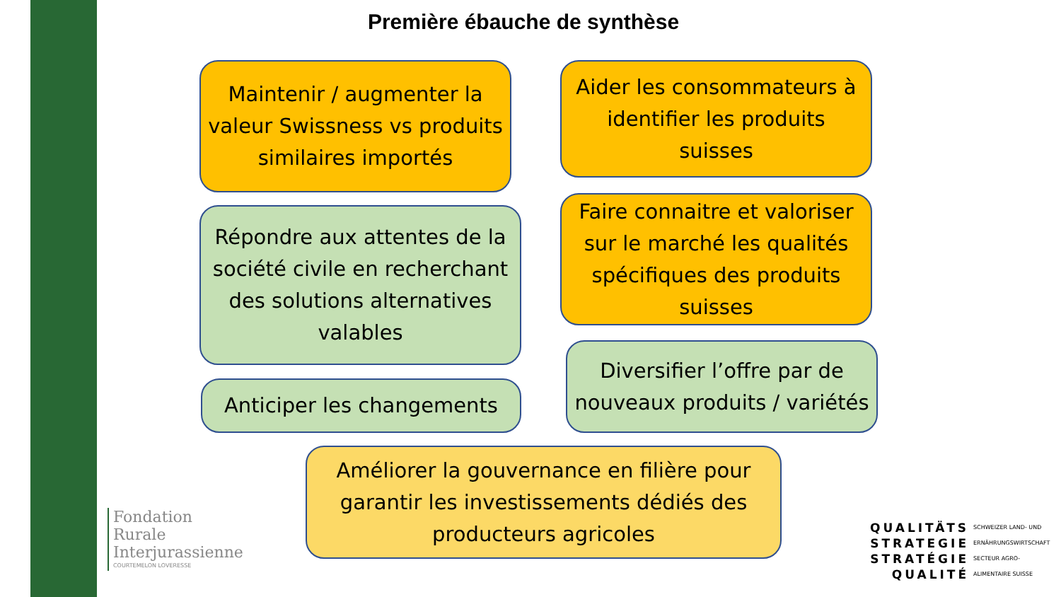Première ébauche de synthèse
Maintenir / augmenter la valeur Swissness vs produits similaires importés
Aider les consommateurs à identifier les produits suisses
Répondre aux attentes de la société civile en recherchant des solutions alternatives valables
Faire connaitre et valoriser sur le marché les qualités spécifiques des produits suisses
Anticiper les changements
Diversifier l’offre par de nouveaux produits / variétés
Améliorer la gouvernance en filière pour garantir les investissements dédiés des producteurs agricoles
Fondation
Rurale
Interjurassienne
COURTEMELON LOVERESSE
QUALITÄTS SCHWEIZER LAND- UND STRATEGIE ERNÄHRUNGSWIRTSCHAFT STRATÉGIE SECTEUR AGRO- QUALITÉ ALIMENTAIRE SUISSE